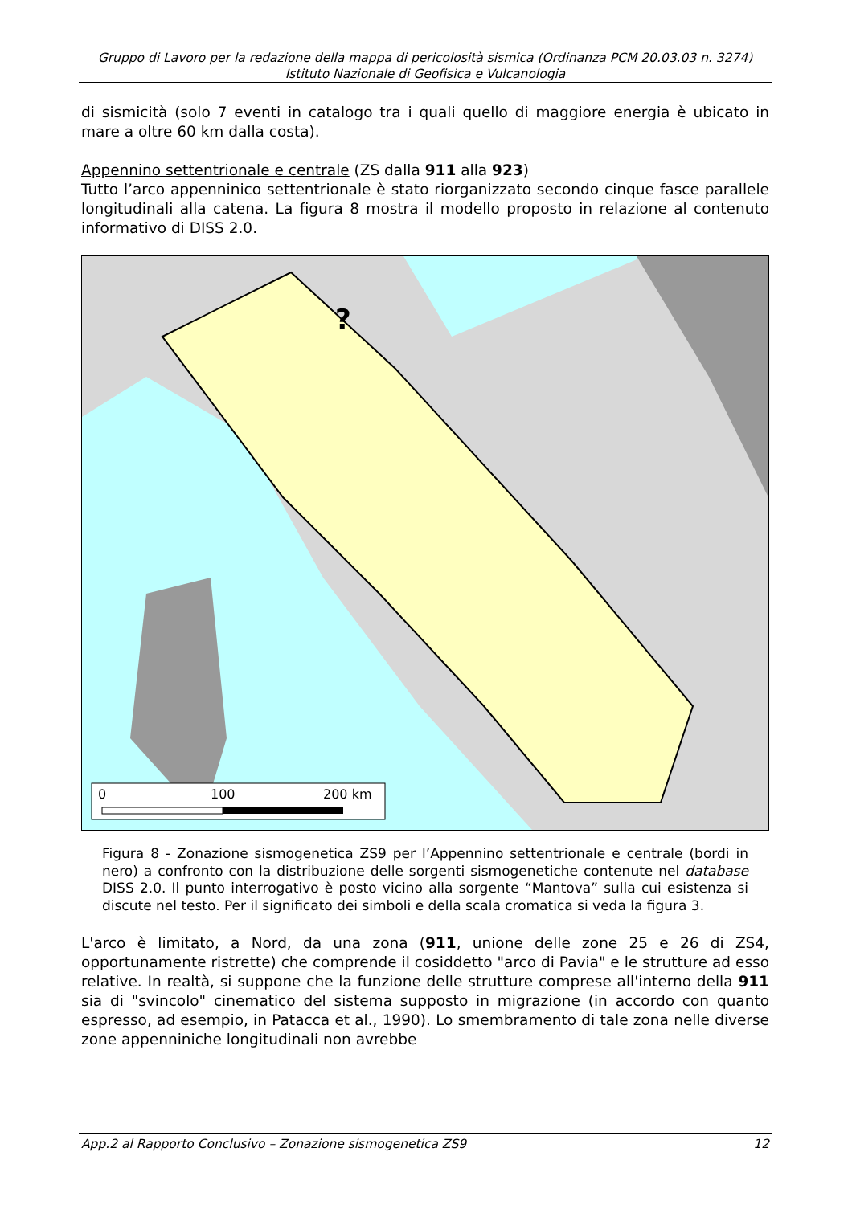Gruppo di Lavoro per la redazione della mappa di pericolosità sismica (Ordinanza PCM 20.03.03 n. 3274)
Istituto Nazionale di Geofisica e Vulcanologia
di sismicità (solo 7 eventi in catalogo tra i quali quello di maggiore energia è ubicato in mare a oltre 60 km dalla costa).
Appennino settentrionale e centrale (ZS dalla 911 alla 923)
Tutto l’arco appenninico settentrionale è stato riorganizzato secondo cinque fasce parallele longitudinali alla catena. La figura 8 mostra il modello proposto in relazione al contenuto informativo di DISS 2.0.
0
100
200 km
?
Figura 8 - Zonazione sismogenetica ZS9 per l’Appennino settentrionale e centrale (bordi in nero) a confronto con la distribuzione delle sorgenti sismogenetiche contenute nel database DISS 2.0. Il punto interrogativo è posto vicino alla sorgente “Mantova” sulla cui esistenza si discute nel testo. Per il significato dei simboli e della scala cromatica si veda la figura 3.
L'arco è limitato, a Nord, da una zona (911, unione delle zone 25 e 26 di ZS4, opportunamente ristrette) che comprende il cosiddetto "arco di Pavia" e le strutture ad esso relative. In realtà, si suppone che la funzione delle strutture comprese all'interno della 911 sia di "svincolo" cinematico del sistema supposto in migrazione (in accordo con quanto espresso, ad esempio, in Patacca et al., 1990). Lo smembramento di tale zona nelle diverse zone appenniniche longitudinali non avrebbe
App.2 al Rapporto Conclusivo – Zonazione sismogenetica ZS9 12